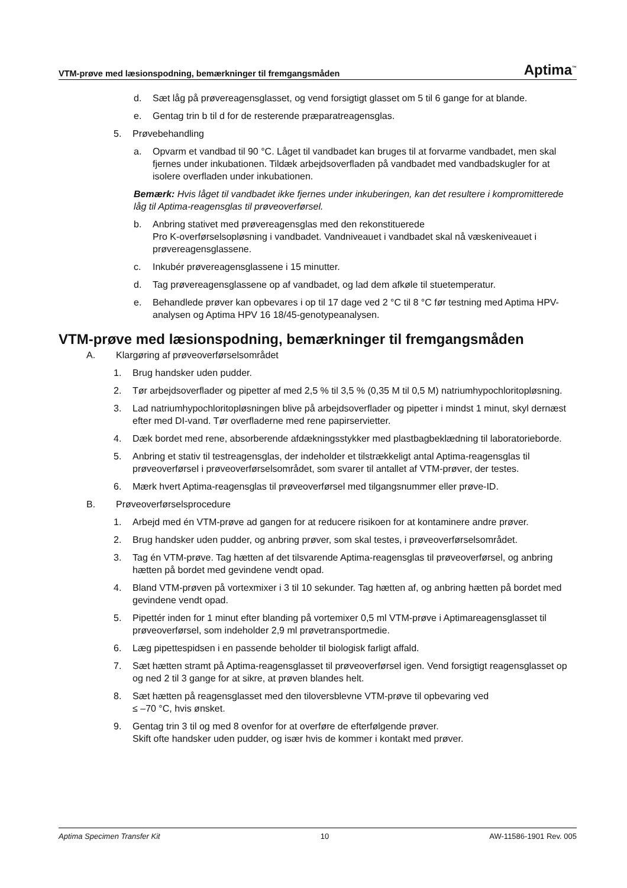VTM-prøve med læsionspodning, bemærkninger til fremgangsmåden Aptima<sup>™</sup>
d. Sæt låg på prøvereagensglasset, og vend forsigtigt glasset om 5 til 6 gange for at blande.
e. Gentag trin b til d for de resterende præparatreagensglas.
5. Prøvebehandling
a. Opvarm et vandbad til 90 °C. Låget til vandbadet kan bruges til at forvarme vandbadet, men skal fjernes under inkubationen. Tildæk arbejdsoverfladen på vandbadet med vandbadskugler for at isolere overfladen under inkubationen.
Bemærk: Hvis låget til vandbadet ikke fjernes under inkuberingen, kan det resultere i kompromitterede låg til Aptima-reagensglas til prøveoverførsel.
b. Anbring stativet med prøvereagensglas med den rekonstituerede
Pro K-overførselsopløsning i vandbadet. Vandniveauet i vandbadet skal nå væskeniveauet i prøvereagensglassene.
c. Inkubér prøvereagensglassene i 15 minutter.
d. Tag prøvereagensglassene op af vandbadet, og lad dem afkøle til stuetemperatur.
e. Behandlede prøver kan opbevares i op til 17 dage ved 2 °C til 8 °C før testning med Aptima HPV-analysen og Aptima HPV 16 18/45-genotypeanalysen.
VTM-prøve med læsionspodning, bemærkninger til fremgangsmåden
A. Klargøring af prøveoverførselsområdet
1. Brug handsker uden pudder.
2. Tør arbejdsoverflader og pipetter af med 2,5 % til 3,5 % (0,35 M til 0,5 M) natriumhypochloritopløsning.
3. Lad natriumhypochloritopløsningen blive på arbejdsoverflader og pipetter i mindst 1 minut, skyl dernæst efter med DI-vand. Tør overfladerne med rene papirservietter.
4. Dæk bordet med rene, absorberende afdækningsstykker med plastbagbeklædning til laboratorieborde.
5. Anbring et stativ til testreagensglas, der indeholder et tilstrækkeligt antal Aptima-reagensglas til prøveoverførsel i prøveoverførselsområdet, som svarer til antallet af VTM-prøver, der testes.
6. Mærk hvert Aptima-reagensglas til prøveoverførsel med tilgangsnummer eller prøve-ID.
B. Prøveoverførselsprocedure
1. Arbejd med én VTM-prøve ad gangen for at reducere risikoen for at kontaminere andre prøver.
2. Brug handsker uden pudder, og anbring prøver, som skal testes, i prøveoverførselsområdet.
3. Tag én VTM-prøve. Tag hætten af det tilsvarende Aptima-reagensglas til prøveoverførsel, og anbring hætten på bordet med gevindene vendt opad.
4. Bland VTM-prøven på vortexmixer i 3 til 10 sekunder. Tag hætten af, og anbring hætten på bordet med gevindene vendt opad.
5. Pipettér inden for 1 minut efter blanding på vortemixer 0,5 ml VTM-prøve i Aptimareagensglasset til prøveoverførsel, som indeholder 2,9 ml prøvetransportmedie.
6. Læg pipettespidsen i en passende beholder til biologisk farligt affald.
7. Sæt hætten stramt på Aptima-reagensglasset til prøveoverførsel igen. Vend forsigtigt reagensglasset op og ned 2 til 3 gange for at sikre, at prøven blandes helt.
8. Sæt hætten på reagensglasset med den tiloversblevne VTM-prøve til opbevaring ved
≤ –70 °C, hvis ønsket.
9. Gentag trin 3 til og med 8 ovenfor for at overføre de efterfølgende prøver.
Skift ofte handsker uden pudder, og især hvis de kommer i kontakt med prøver.
Aptima Specimen Transfer Kit 10 AW-11586-1901 Rev. 005